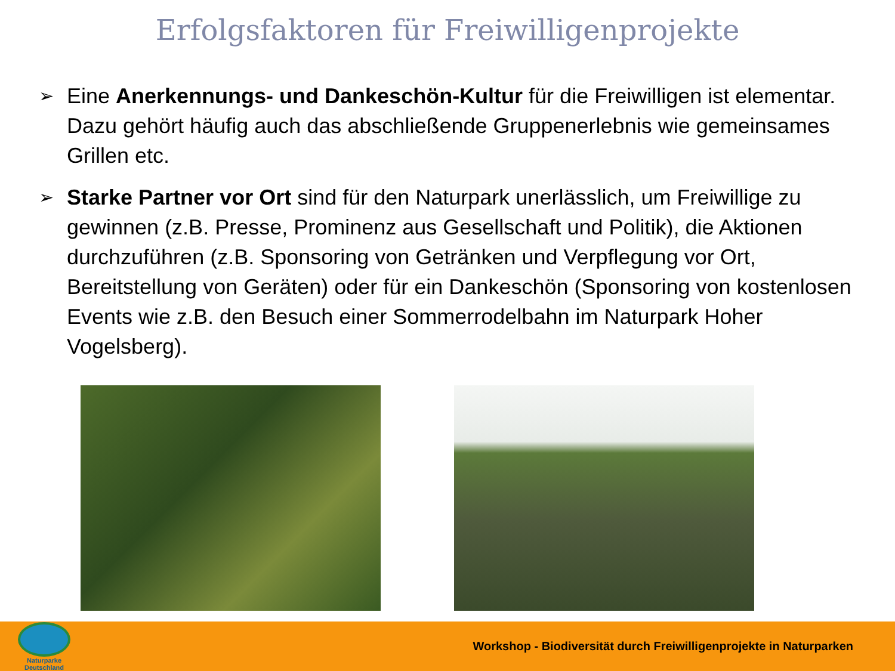Erfolgsfaktoren für Freiwilligenprojekte
➢ Eine Anerkennungs- und Dankeschön-Kultur für die Freiwilligen ist elementar. Dazu gehört häufig auch das abschließende Gruppenerlebnis wie gemeinsames Grillen etc.
➢ Starke Partner vor Ort sind für den Naturpark unerlässlich, um Freiwillige zu gewinnen (z.B. Presse, Prominenz aus Gesellschaft und Politik), die Aktionen durchzuführen (z.B. Sponsoring von Getränken und Verpflegung vor Ort, Bereitstellung von Geräten) oder für ein Dankeschön (Sponsoring von kostenlosen Events wie z.B. den Besuch einer Sommerrodelbahn im Naturpark Hoher Vogelsberg).
Naturparke
Deutschland
Workshop - Biodiversität durch Freiwilligenprojekte in Naturparken